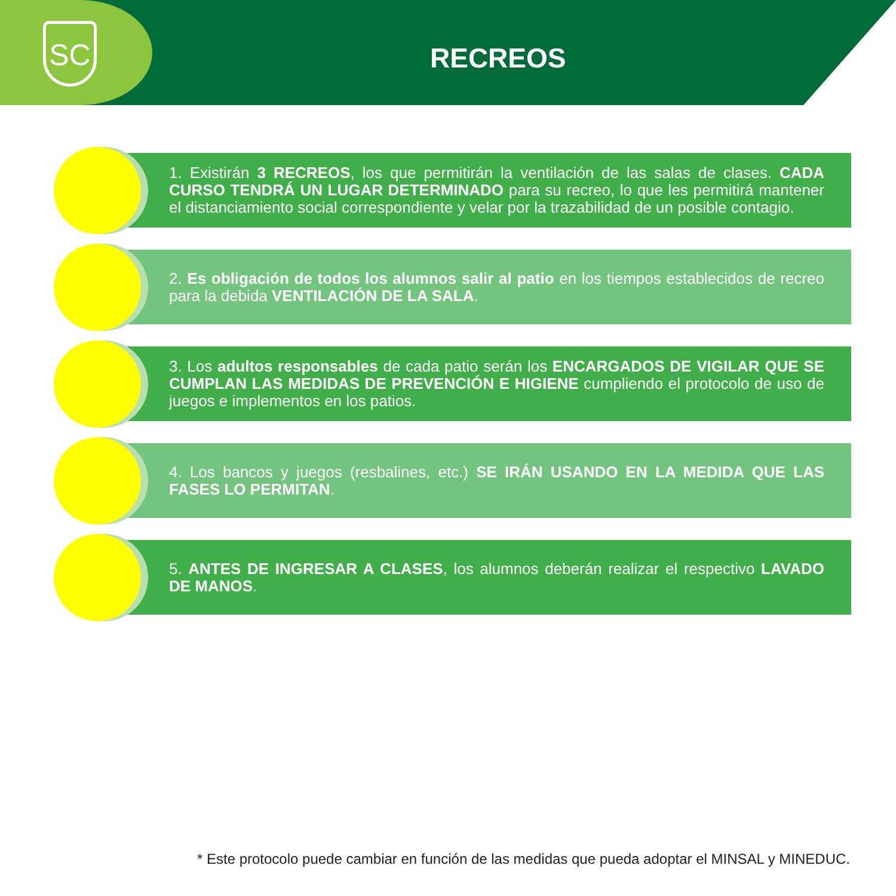SC
RECREOS
1. Existirán 3 RECREOS, los que permitirán la ventilación de las salas de clases. CADA CURSO TENDRÁ UN LUGAR DETERMINADO para su recreo, lo que les permitirá mantener el distanciamiento social correspondiente y velar por la trazabilidad de un posible contagio.
2. Es obligación de todos los alumnos salir al patio en los tiempos establecidos de recreo para la debida VENTILACIÓN DE LA SALA.
3. Los adultos responsables de cada patio serán los ENCARGADOS DE VIGILAR QUE SE CUMPLAN LAS MEDIDAS DE PREVENCIÓN E HIGIENE cumpliendo el protocolo de uso de juegos e implementos en los patios.
4. Los bancos y juegos (resbalines, etc.) SE IRÁN USANDO EN LA MEDIDA QUE LAS FASES LO PERMITAN.
5. ANTES DE INGRESAR A CLASES, los alumnos deberán realizar el respectivo LAVADO DE MANOS.
* Este protocolo puede cambiar en función de las medidas que pueda adoptar el MINSAL y MINEDUC.